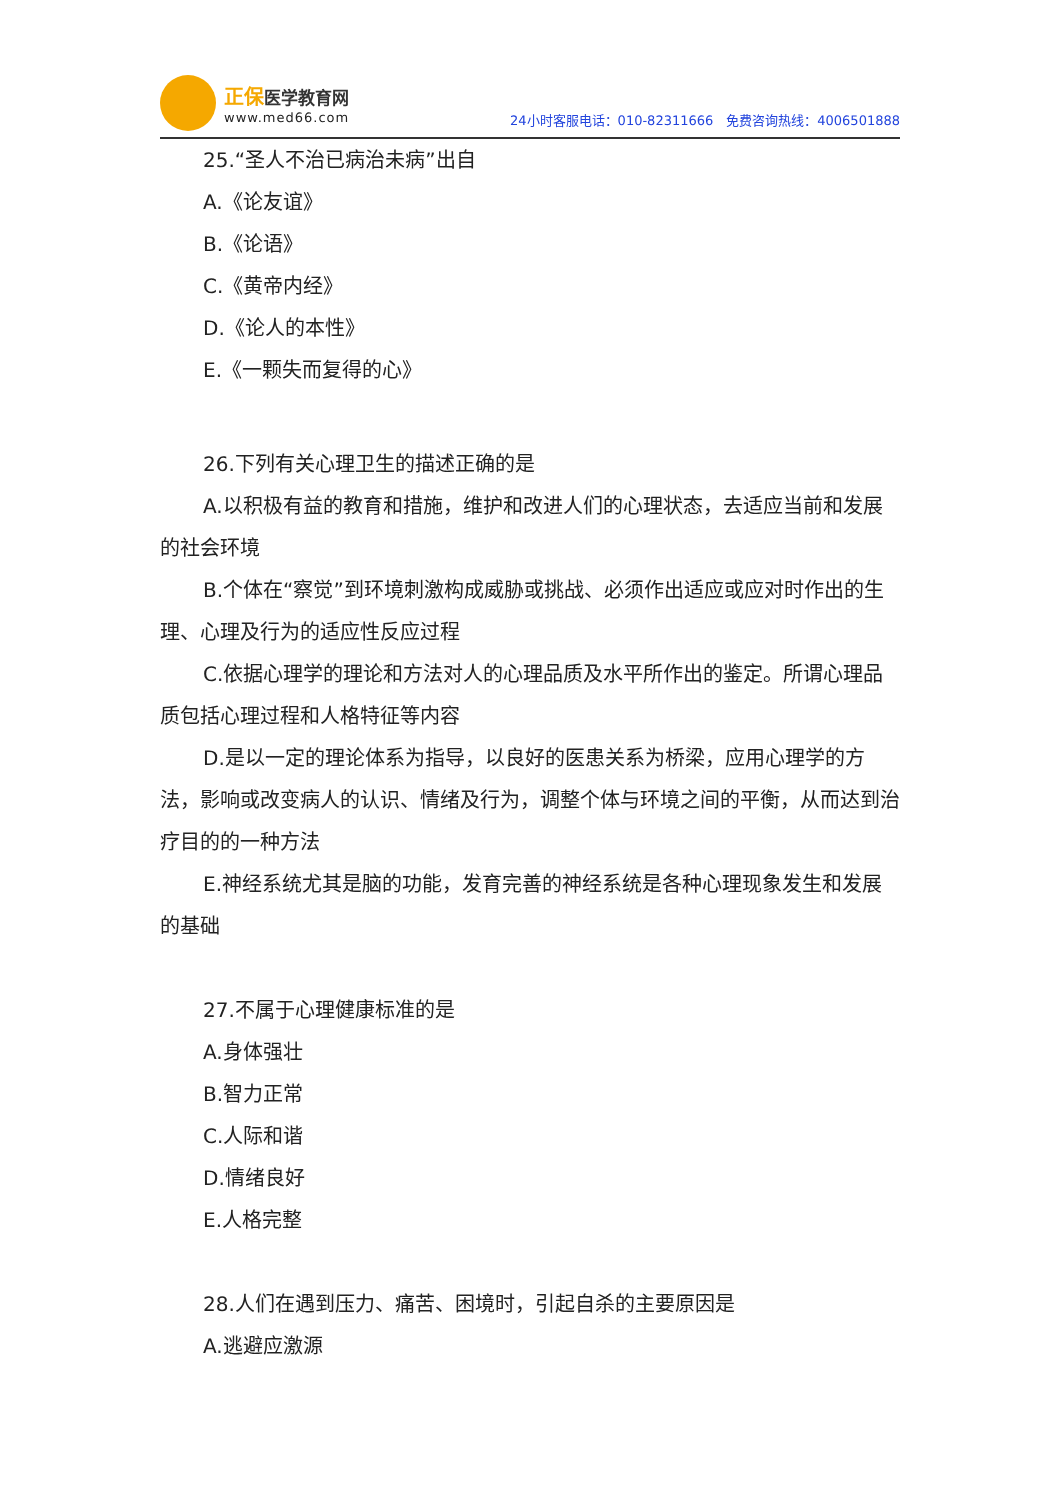正保医学教育网
www.med66.com
24小时客服电话：010-82311666　免费咨询热线：4006501888
25.“圣人不治已病治未病”出自
A.《论友谊》
B.《论语》
C.《黄帝内经》
D.《论人的本性》
E.《一颗失而复得的心》
26.下列有关心理卫生的描述正确的是
A.以积极有益的教育和措施，维护和改进人们的心理状态，去适应当前和发展的社会环境
B.个体在“察觉”到环境刺激构成威胁或挑战、必须作出适应或应对时作出的生理、心理及行为的适应性反应过程
C.依据心理学的理论和方法对人的心理品质及水平所作出的鉴定。所谓心理品质包括心理过程和人格特征等内容
D.是以一定的理论体系为指导，以良好的医患关系为桥梁，应用心理学的方法，影响或改变病人的认识、情绪及行为，调整个体与环境之间的平衡，从而达到治疗目的的一种方法
E.神经系统尤其是脑的功能，发育完善的神经系统是各种心理现象发生和发展的基础
27.不属于心理健康标准的是
A.身体强壮
B.智力正常
C.人际和谐
D.情绪良好
E.人格完整
28.人们在遇到压力、痛苦、困境时，引起自杀的主要原因是
A.逃避应激源